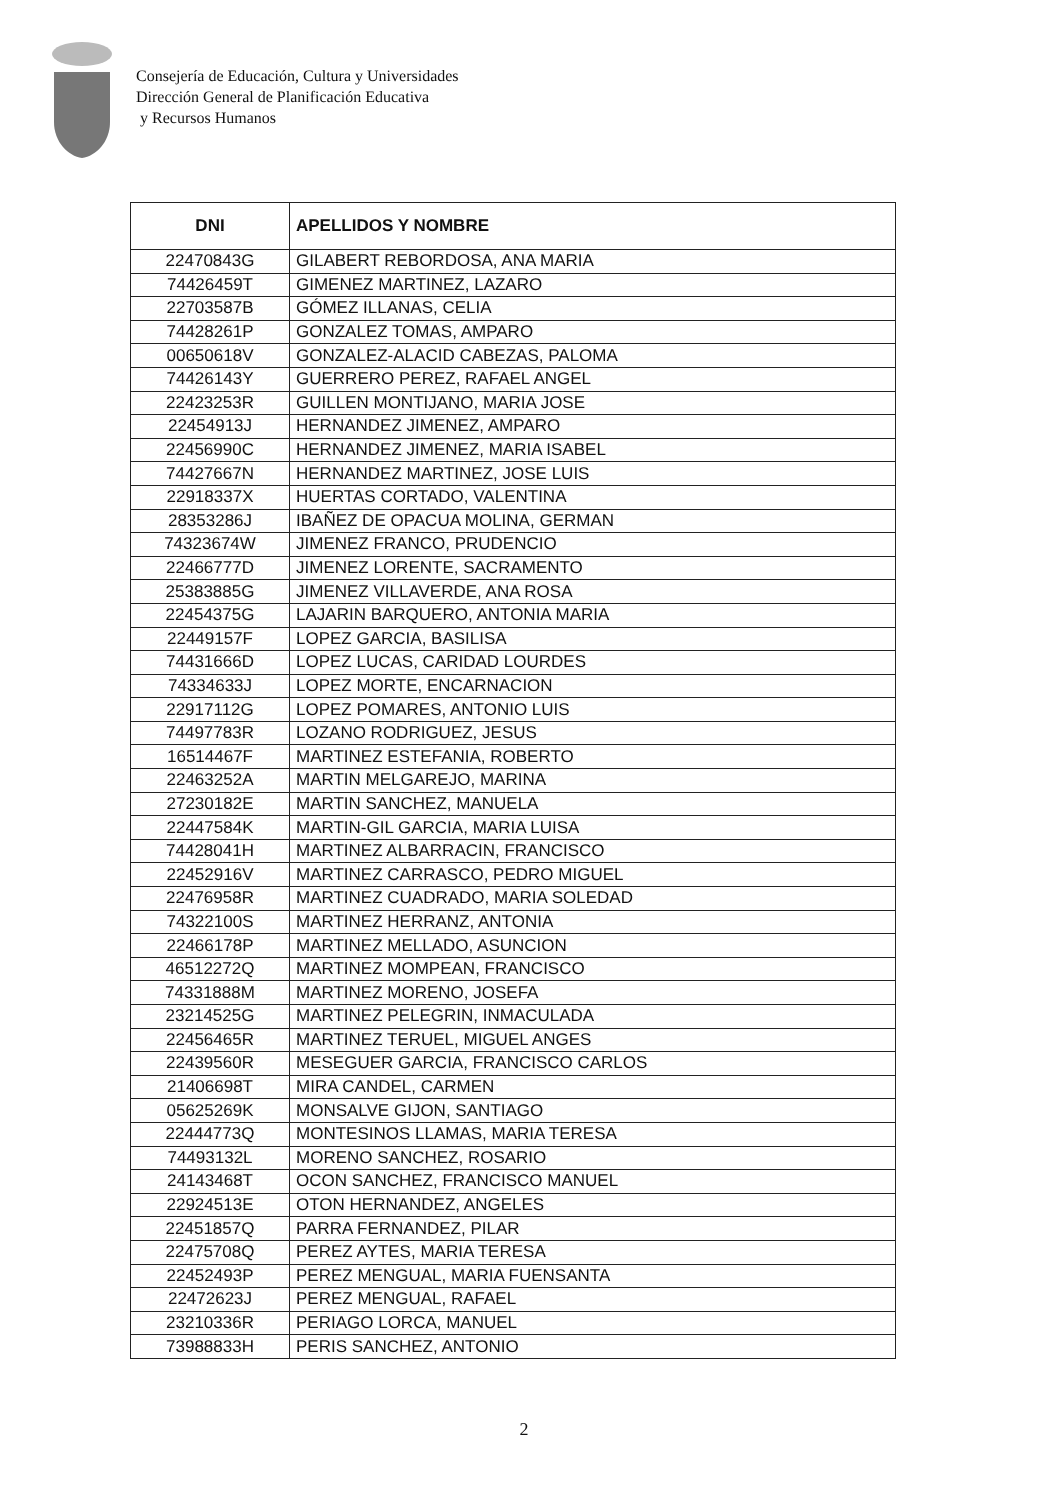Consejería de Educación, Cultura y Universidades
Dirección General de Planificación Educativa
y Recursos Humanos
| DNI | APELLIDOS Y NOMBRE |
| --- | --- |
| 22470843G | GILABERT REBORDOSA, ANA MARIA |
| 74426459T | GIMENEZ MARTINEZ, LAZARO |
| 22703587B | GÓMEZ ILLANAS, CELIA |
| 74428261P | GONZALEZ TOMAS, AMPARO |
| 00650618V | GONZALEZ-ALACID CABEZAS, PALOMA |
| 74426143Y | GUERRERO PEREZ, RAFAEL ANGEL |
| 22423253R | GUILLEN MONTIJANO, MARIA JOSE |
| 22454913J | HERNANDEZ JIMENEZ, AMPARO |
| 22456990C | HERNANDEZ JIMENEZ, MARIA ISABEL |
| 74427667N | HERNANDEZ MARTINEZ, JOSE LUIS |
| 22918337X | HUERTAS CORTADO, VALENTINA |
| 28353286J | IBAÑEZ DE OPACUA MOLINA, GERMAN |
| 74323674W | JIMENEZ FRANCO, PRUDENCIO |
| 22466777D | JIMENEZ LORENTE, SACRAMENTO |
| 25383885G | JIMENEZ VILLAVERDE, ANA ROSA |
| 22454375G | LAJARIN BARQUERO, ANTONIA MARIA |
| 22449157F | LOPEZ GARCIA, BASILISA |
| 74431666D | LOPEZ LUCAS, CARIDAD LOURDES |
| 74334633J | LOPEZ MORTE, ENCARNACION |
| 22917112G | LOPEZ POMARES, ANTONIO LUIS |
| 74497783R | LOZANO RODRIGUEZ, JESUS |
| 16514467F | MARTINEZ ESTEFANIA, ROBERTO |
| 22463252A | MARTIN MELGAREJO, MARINA |
| 27230182E | MARTIN SANCHEZ, MANUELA |
| 22447584K | MARTIN-GIL GARCIA, MARIA LUISA |
| 74428041H | MARTINEZ ALBARRACIN, FRANCISCO |
| 22452916V | MARTINEZ CARRASCO, PEDRO MIGUEL |
| 22476958R | MARTINEZ CUADRADO, MARIA SOLEDAD |
| 74322100S | MARTINEZ HERRANZ, ANTONIA |
| 22466178P | MARTINEZ MELLADO, ASUNCION |
| 46512272Q | MARTINEZ MOMPEAN, FRANCISCO |
| 74331888M | MARTINEZ MORENO, JOSEFA |
| 23214525G | MARTINEZ PELEGRIN, INMACULADA |
| 22456465R | MARTINEZ TERUEL, MIGUEL ANGES |
| 22439560R | MESEGUER GARCIA, FRANCISCO CARLOS |
| 21406698T | MIRA CANDEL, CARMEN |
| 05625269K | MONSALVE GIJON, SANTIAGO |
| 22444773Q | MONTESINOS LLAMAS, MARIA TERESA |
| 74493132L | MORENO SANCHEZ, ROSARIO |
| 24143468T | OCON SANCHEZ, FRANCISCO MANUEL |
| 22924513E | OTON HERNANDEZ, ANGELES |
| 22451857Q | PARRA FERNANDEZ, PILAR |
| 22475708Q | PEREZ AYTES, MARIA TERESA |
| 22452493P | PEREZ MENGUAL, MARIA FUENSANTA |
| 22472623J | PEREZ MENGUAL, RAFAEL |
| 23210336R | PERIAGO LORCA, MANUEL |
| 73988833H | PERIS SANCHEZ, ANTONIO |
2